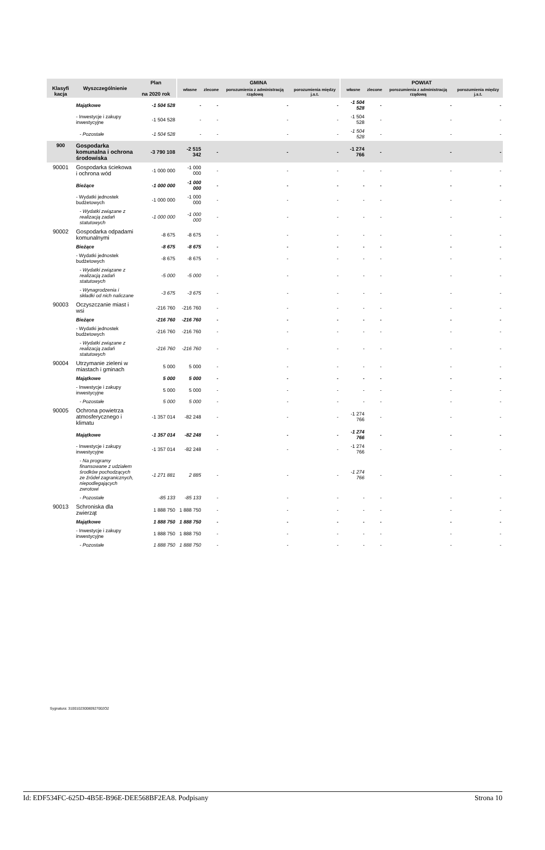| Klasyfi kacja | Wyszczególnienie | Plan na 2020 rok | GMINA | | | | POWIAT | | | |
| --- | --- | --- | --- | --- | --- | --- | --- | --- | --- | --- |
| | | | własne | zlecone | porozumienia z administracją rządową | porozumienia między j.s.t. | własne | zlecone | porozumienia z administracją rządową | porozumienia między j.s.t. |
| | Majątkowe | -1 504 528 | - | - | - | - | -1 504 528 | - | - | - |
| | - Inwestycje i zakupy inwestycyjne | -1 504 528 | - | - | - | - | -1 504 528 | - | - | - |
| | - Pozostałe | -1 504 528 | - | - | - | - | -1 504 528 | - | - | - |
| 900 | Gospodarka komunalna i ochrona środowiska | -3 790 108 | -2 515 342 | - | - | - | -1 274 766 | - | - | - |
| 90001 | Gospodarka ściekowa i ochrona wód | -1 000 000 | -1 000 000 | - | - | - | - | - | - | - |
| | Bieżące | -1 000 000 | -1 000 000 | - | - | - | - | - | - | - |
| | - Wydatki jednostek budżetowych | -1 000 000 | -1 000 000 | - | - | - | - | - | - | - |
| | - Wydatki związane z realizacją zadań statutowych | -1 000 000 | -1 000 000 | - | - | - | - | - | - | - |
| 90002 | Gospodarka odpadami komunalnymi | -8 675 | -8 675 | - | - | - | - | - | - | - |
| | Bieżące | -8 675 | -8 675 | - | - | - | - | - | - | - |
| | - Wydatki jednostek budżetowych | -8 675 | -8 675 | - | - | - | - | - | - | - |
| | - Wydatki związane z realizacją zadań statutowych | -5 000 | -5 000 | - | - | - | - | - | - | - |
| | - Wynagrodzenia i składki od nich naliczane | -3 675 | -3 675 | - | - | - | - | - | - | - |
| 90003 | Oczyszczanie miast i wsi | -216 760 | -216 760 | - | - | - | - | - | - | - |
| | Bieżące | -216 760 | -216 760 | - | - | - | - | - | - | - |
| | - Wydatki jednostek budżetowych | -216 760 | -216 760 | - | - | - | - | - | - | - |
| | - Wydatki związane z realizacją zadań statutowych | -216 760 | -216 760 | - | - | - | - | - | - | - |
| 90004 | Utrzymanie zieleni w miastach i gminach | 5 000 | 5 000 | - | - | - | - | - | - | - |
| | Majątkowe | 5 000 | 5 000 | - | - | - | - | - | - | - |
| | - Inwestycje i zakupy inwestycyjne | 5 000 | 5 000 | - | - | - | - | - | - | - |
| | - Pozostałe | 5 000 | 5 000 | - | - | - | - | - | - | - |
| 90005 | Ochrona powietrza atmosferycznego i klimatu | -1 357 014 | -82 248 | - | - | - | -1 274 766 | - | - | - |
| | Majątkowe | -1 357 014 | -82 248 | - | - | - | -1 274 766 | - | - | - |
| | - Inwestycje i zakupy inwestycyjne | -1 357 014 | -82 248 | - | - | - | -1 274 766 | - | - | - |
| | - Na programy finansowane z udziałem środków pochodzących ze źródeł zagranicznych, niepodlegających zwrotowi | -1 271 881 | 2 885 | - | - | - | -1 274 766 | - | - | - |
| | - Pozostałe | -85 133 | -85 133 | - | - | - | - | - | - | - |
| 90013 | Schroniska dla zwierząt | 1 888 750 | 1 888 750 | - | - | - | - | - | - | - |
| | Majątkowe | 1 888 750 | 1 888 750 | - | - | - | - | - | - | - |
| | - Inwestycje i zakupy inwestycyjne | 1 888 750 | 1 888 750 | - | - | - | - | - | - | - |
| | - Pozostałe | 1 888 750 | 1 888 750 | - | - | - | - | - | - | - |
Sygnatura: 310010230080927002O2
Id: EDF534FC-625D-4B5E-B96E-DEE568BF2EA8. Podpisany Strona 10